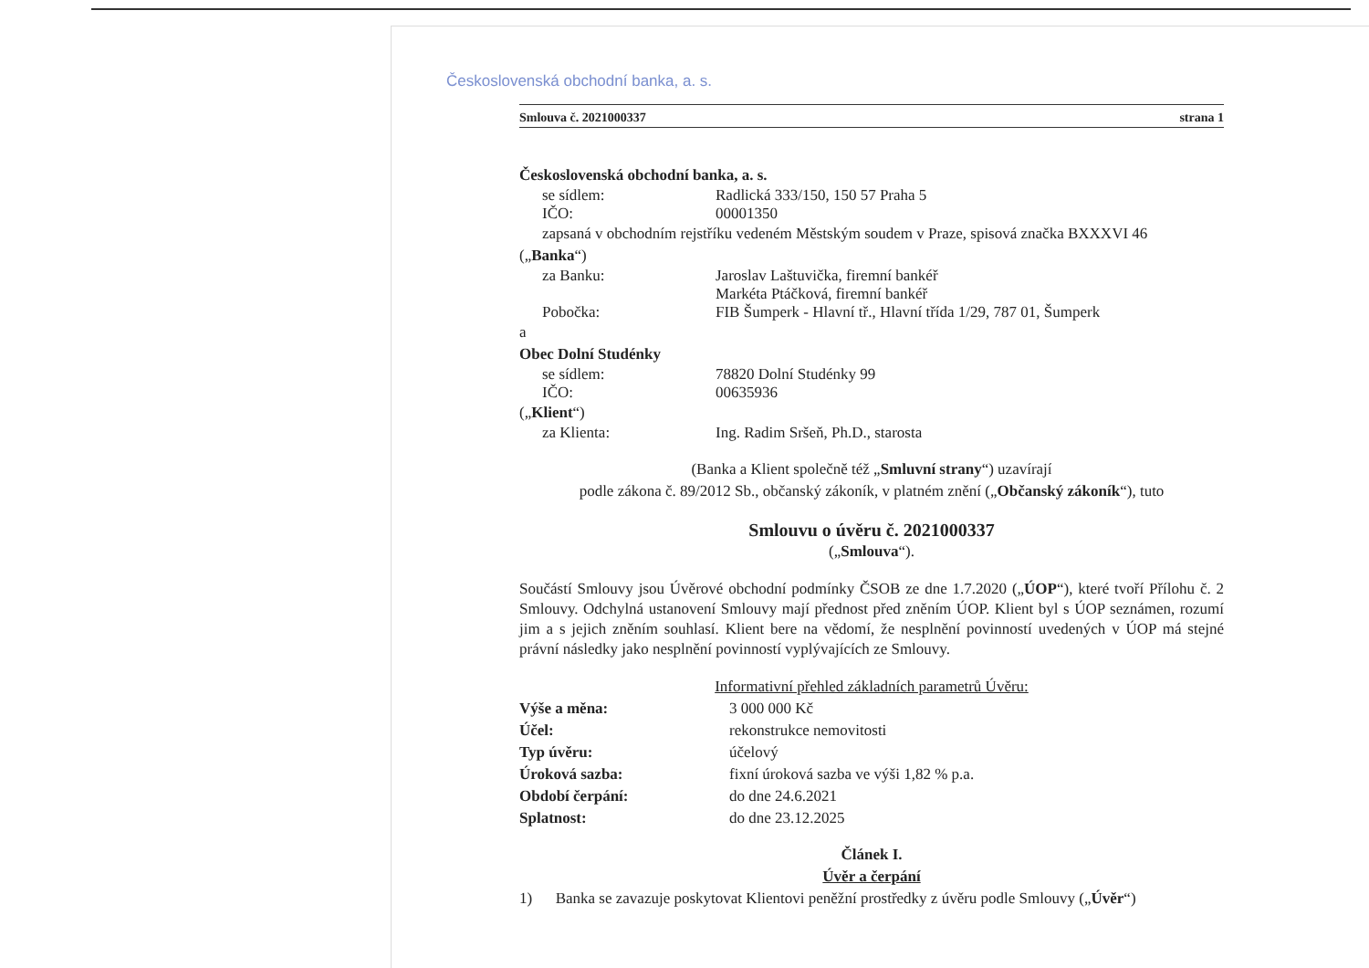Československá obchodní banka, a. s.
Smlouva č. 2021000337 strana 1
Československá obchodní banka, a. s.
se sídlem: Radlická 333/150, 150 57 Praha 5
IČO: 00001350
zapsaná v obchodním rejstříku vedeném Městským soudem v Praze, spisová značka BXXXVI 46
(„Banka“)
za Banku: Jaroslav Laštuvička, firemní bankéř
Markéta Ptáčková, firemní bankéř
Pobočka: FIB Šumperk - Hlavní tř., Hlavní třída 1/29, 787 01, Šumperk
a
Obec Dolní Studénky
se sídlem: 78820 Dolní Studénky 99
IČO: 00635936
(„Klient“)
za Klienta: Ing. Radim Sršeň, Ph.D., starosta
(Banka a Klient společně též „Smluvní strany“) uzavírají
podle zákona č. 89/2012 Sb., občanský zákoník, v platném znění („Občanský zákoník“), tuto
Smlouvu o úvěru č. 2021000337
(„Smlouva“).
Součástí Smlouvy jsou Úvěrové obchodní podmínky ČSOB ze dne 1.7.2020 („ÚOP“), které tvoří Přílohu č. 2 Smlouvy. Odchylná ustanovení Smlouvy mají přednost před zněním ÚOP. Klient byl s ÚOP seznámen, rozumí jim a s jejich zněním souhlasí. Klient bere na vědomí, že nesplnění povinností uvedených v ÚOP má stejné právní následky jako nesplnění povinností vyplývajících ze Smlouvy.
Informativní přehled základních parametrů Úvěru:
Výše a měna: 3 000 000 Kč
Účel: rekonstrukce nemovitosti
Typ úvěru: účelový
Úroková sazba: fixní úroková sazba ve výši 1,82 % p.a.
Období čerpání: do dne 24.6.2021
Splatnost: do dne 23.12.2025
Článek I.
Úvěr a čerpání
1) Banka se zavazuje poskytovat Klientovi peněžní prostředky z úvěru podle Smlouvy („Úvěr“)